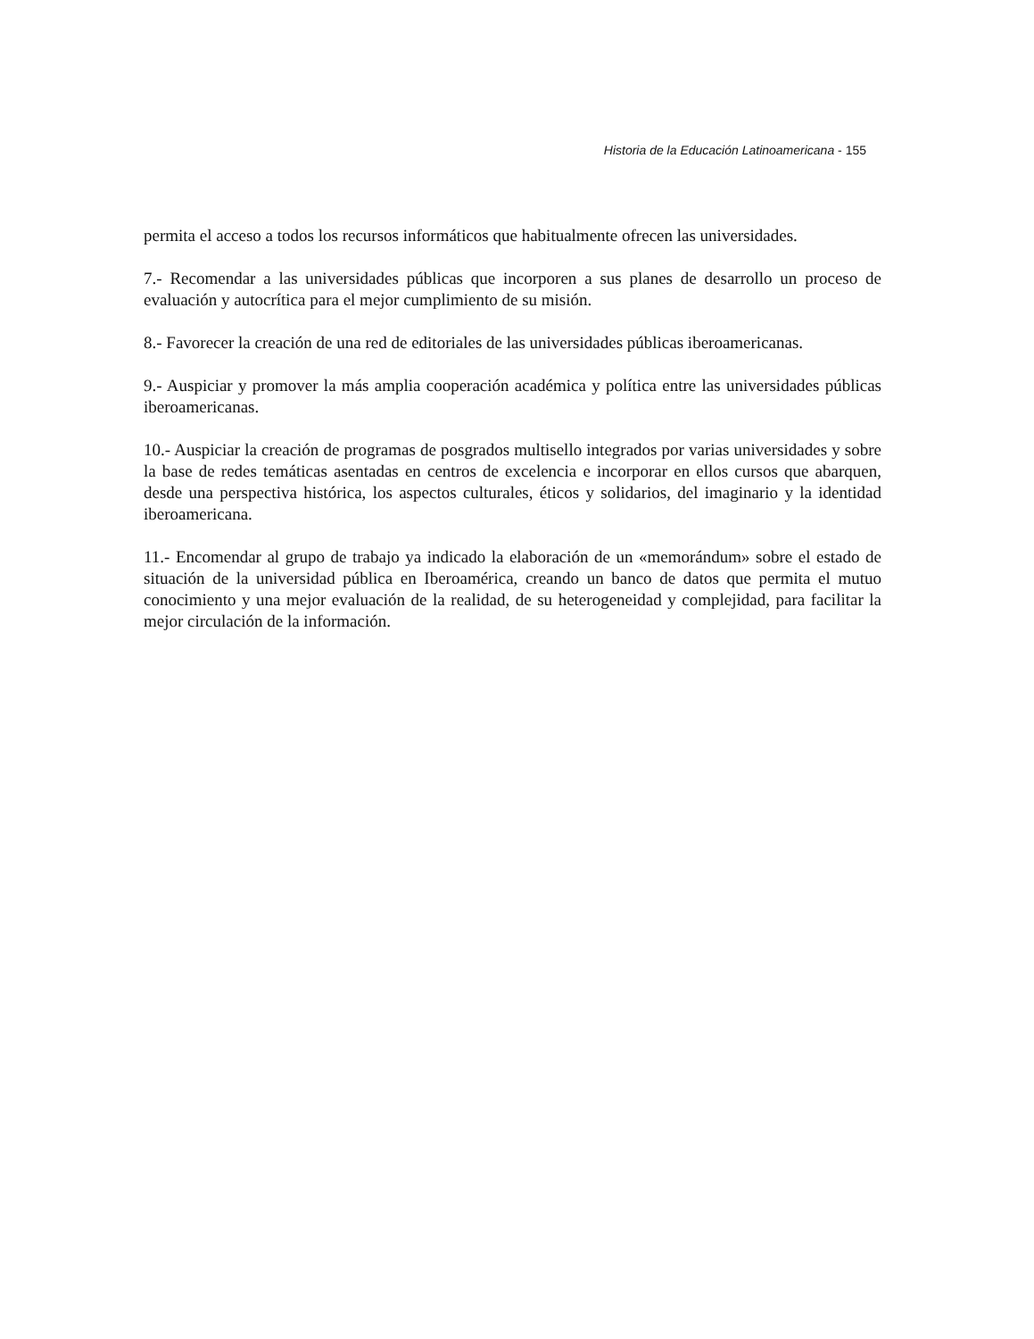Historia de la Educación Latinoamericana - 155
permita el acceso a todos los recursos informáticos que habitualmente ofrecen las universidades.
7.- Recomendar a las universidades públicas que incorporen a sus planes de desarrollo un proceso de evaluación y autocrítica para el mejor cumplimiento de su misión.
8.- Favorecer la creación de una red de editoriales de las universidades públicas iberoamericanas.
9.- Auspiciar y promover la más amplia cooperación académica y política entre las universidades públicas iberoamericanas.
10.- Auspiciar la creación de programas de posgrados multisello integrados por varias universidades y sobre la base de redes temáticas asentadas en centros de excelencia e incorporar en ellos cursos que abarquen, desde una perspectiva histórica, los aspectos culturales, éticos y solidarios, del imaginario y la identidad iberoamericana.
11.- Encomendar al grupo de trabajo ya indicado la elaboración de un «memorándum» sobre el estado de situación de la universidad pública en Iberoamérica, creando un banco de datos que permita el mutuo conocimiento y una mejor evaluación de la realidad, de su heterogeneidad y complejidad, para facilitar la mejor circulación de la información.